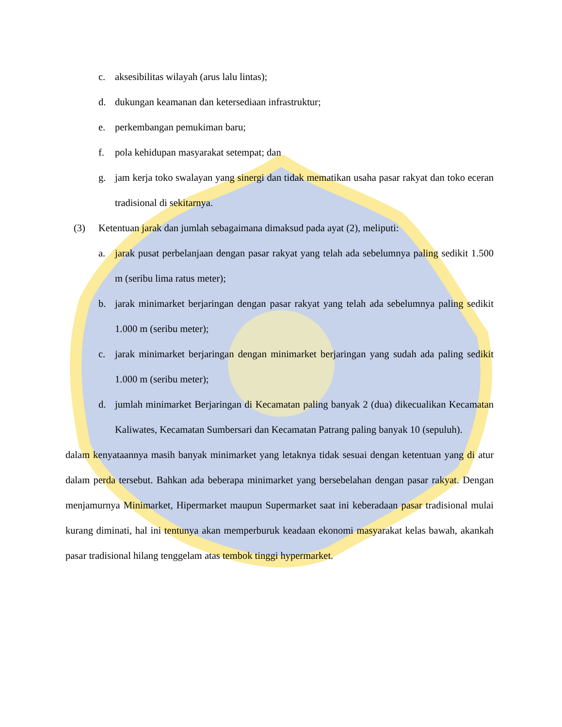c. aksesibilitas wilayah (arus lalu lintas);
d. dukungan keamanan dan ketersediaan infrastruktur;
e. perkembangan pemukiman baru;
f. pola kehidupan masyarakat setempat; dan
g. jam kerja toko swalayan yang sinergi dan tidak mematikan usaha pasar rakyat dan toko eceran tradisional di sekitarnya.
(3) Ketentuan jarak dan jumlah sebagaimana dimaksud pada ayat (2), meliputi:
a. jarak pusat perbelanjaan dengan pasar rakyat yang telah ada sebelumnya paling sedikit 1.500 m (seribu lima ratus meter);
b. jarak minimarket berjaringan dengan pasar rakyat yang telah ada sebelumnya paling sedikit 1.000 m (seribu meter);
c. jarak minimarket berjaringan dengan minimarket berjaringan yang sudah ada paling sedikit 1.000 m (seribu meter);
d. jumlah minimarket Berjaringan di Kecamatan paling banyak 2 (dua) dikecualikan Kecamatan Kaliwates, Kecamatan Sumbersari dan Kecamatan Patrang paling banyak 10 (sepuluh).
dalam kenyataannya masih banyak minimarket yang letaknya tidak sesuai dengan ketentuan yang di atur dalam perda tersebut. Bahkan ada beberapa minimarket yang bersebelahan dengan pasar rakyat. Dengan menjamurnya Minimarket, Hipermarket maupun Supermarket saat ini keberadaan pasar tradisional mulai kurang diminati, hal ini tentunya akan memperburuk keadaan ekonomi masyarakat kelas bawah, akankah pasar tradisional hilang tenggelam atas tembok tinggi hypermarket.